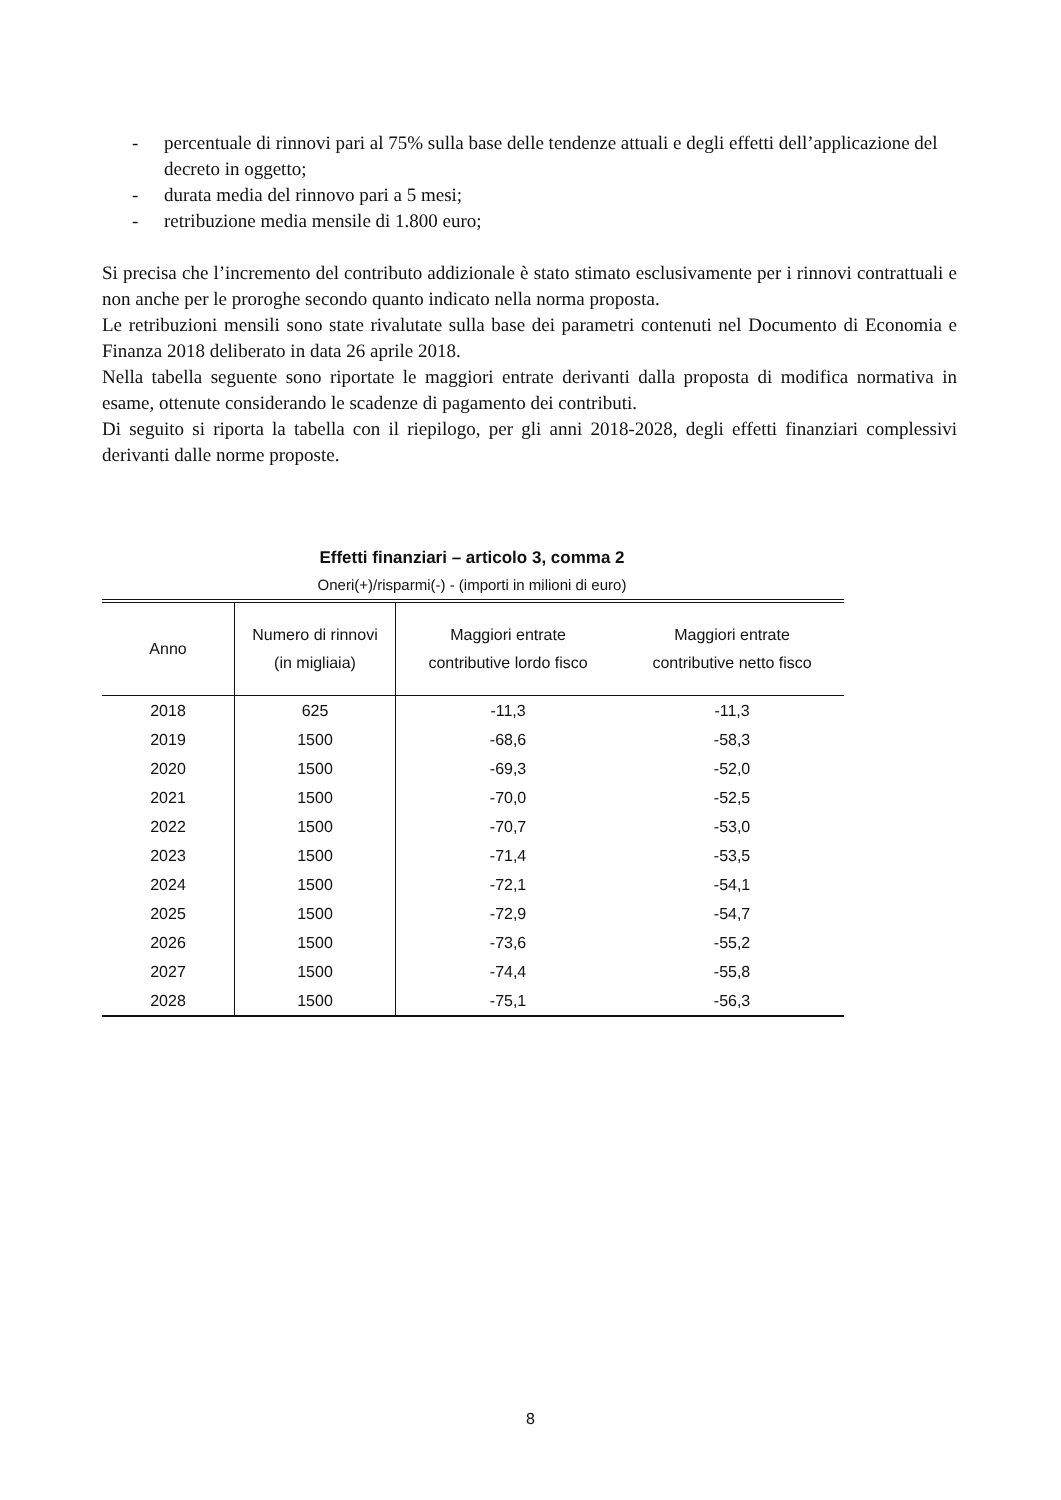- percentuale di rinnovi pari al 75% sulla base delle tendenze attuali e degli effetti dell’applicazione del decreto in oggetto;
- durata media del rinnovo pari a 5 mesi;
- retribuzione media mensile di 1.800 euro;
Si precisa che l’incremento del contributo addizionale è stato stimato esclusivamente per i rinnovi contrattuali e non anche per le proroghe secondo quanto indicato nella norma proposta.
Le retribuzioni mensili sono state rivalutate sulla base dei parametri contenuti nel Documento di Economia e Finanza 2018 deliberato in data 26 aprile 2018.
Nella tabella seguente sono riportate le maggiori entrate derivanti dalla proposta di modifica normativa in esame, ottenute considerando le scadenze di pagamento dei contributi.
Di seguito si riporta la tabella con il riepilogo, per gli anni 2018-2028, degli effetti finanziari complessivi derivanti dalle norme proposte.
Effetti finanziari – articolo 3, comma 2
Oneri(+)/risparmi(-) - (importi in milioni di euro)
| Anno | Numero di rinnovi (in migliaia) | Maggiori entrate contributive lordo fisco | Maggiori entrate contributive netto fisco |
| --- | --- | --- | --- |
| 2018 | 625 | -11,3 | -11,3 |
| 2019 | 1500 | -68,6 | -58,3 |
| 2020 | 1500 | -69,3 | -52,0 |
| 2021 | 1500 | -70,0 | -52,5 |
| 2022 | 1500 | -70,7 | -53,0 |
| 2023 | 1500 | -71,4 | -53,5 |
| 2024 | 1500 | -72,1 | -54,1 |
| 2025 | 1500 | -72,9 | -54,7 |
| 2026 | 1500 | -73,6 | -55,2 |
| 2027 | 1500 | -74,4 | -55,8 |
| 2028 | 1500 | -75,1 | -56,3 |
8